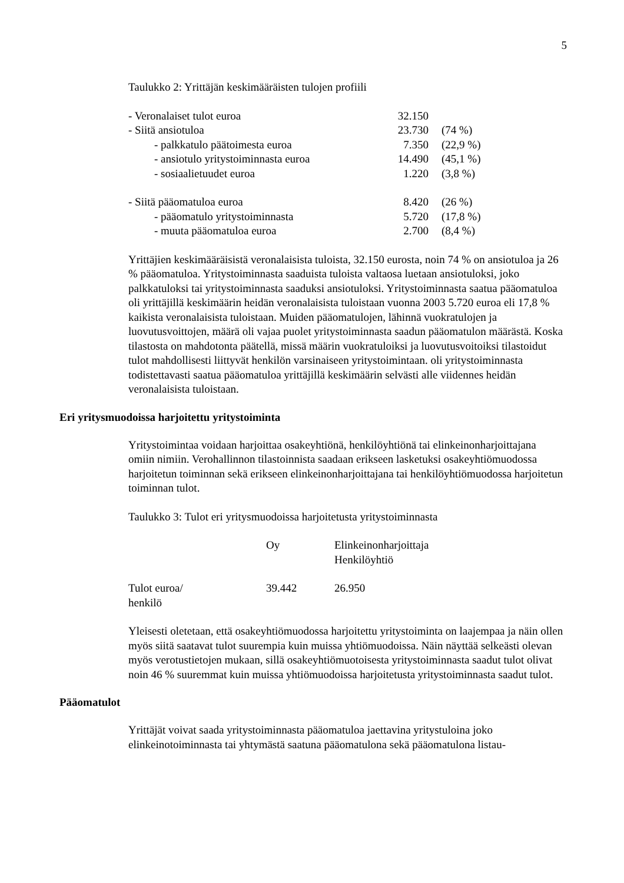5
Taulukko 2: Yrittäjän keskimääräisten tulojen profiili
| - Veronalaiset tulot euroa | 32.150 | |
| - Siitä ansiotuloa | 23.730 | (74 %) |
| - palkkatulo päätoimesta euroa | 7.350 | (22,9 %) |
| - ansiotulo yritystoiminnasta euroa | 14.490 | (45,1 %) |
| - sosiaalietuudet euroa | 1.220 | (3,8 %) |
| - Siitä pääomatuloa euroa | 8.420 | (26 %) |
| - pääomatulo yritystoiminnasta | 5.720 | (17,8 %) |
| - muuta pääomatuloa euroa | 2.700 | (8,4 %) |
Yrittäjien keskimääräisistä veronalaisista tuloista, 32.150 eurosta, noin 74 % on ansiotuloa ja 26 % pääomatuloa. Yritystoiminnasta saaduista tuloista valtaosa luetaan ansiotuloksi, joko palkkatuloksi tai yritystoiminnasta saaduksi ansiotuloksi. Yritystoiminnasta saatua pääomatuloa oli yrittäjillä keskimäärin heidän veronalaisista tuloistaan vuonna 2003 5.720 euroa eli 17,8 % kaikista veronalaisista tuloistaan. Muiden pääomatulojen, lähinnä vuokratulojen ja luovutusvoittojen, määrä oli vajaa puolet yritystoiminnasta saadun pääomatulon määrästä. Koska tilastosta on mahdotonta päätellä, missä määrin vuokratuloiksi ja luovutusvoitoiksi tilastoidut tulot mahdollisesti liittyvät henkilön varsinaiseen yritystoimintaan. oli yritystoiminnasta todistettavasti saatua pääomatuloa yrittäjillä keskimäärin selvästi alle viidennes heidän veronalaisista tuloistaan.
Eri yritysmuodoissa harjoitettu yritystoiminta
Yritystoimintaa voidaan harjoittaa osakeyhtiönä, henkilöyhtiönä tai elinkeinonharjoittajana omiin nimiin. Verohallinnon tilastoinnista saadaan erikseen lasketuksi osakeyhtiömuodossa harjoitetun toiminnan sekä erikseen elinkeinonharjoittajana tai henkilöyhtiömuodossa harjoitetun toiminnan tulot.
Taulukko 3: Tulot eri yritysmuodoissa harjoitetusta yritystoiminnasta
| | Oy | Elinkeinonharjoittaja Henkilöyhtiö |
| Tulot euroa/ henkilö | 39.442 | 26.950 |
Yleisesti oletetaan, että osakeyhtiömuodossa harjoitettu yritystoiminta on laajempaa ja näin ollen myös siitä saatavat tulot suurempia kuin muissa yhtiömuodoissa. Näin näyttää selkeästi olevan myös verotustietojen mukaan, sillä osakeyhtiömuotoisesta yritystoiminnasta saadut tulot olivat noin 46 % suuremmat kuin muissa yhtiömuodoissa harjoitetusta yritystoiminnasta saadut tulot.
Pääomatulot
Yrittäjät voivat saada yritystoiminnasta pääomatuloa jaettavina yritystuloina joko elinkeinotoiminnasta tai yhtymästä saatuna pääomatulona sekä pääomatulona listau-